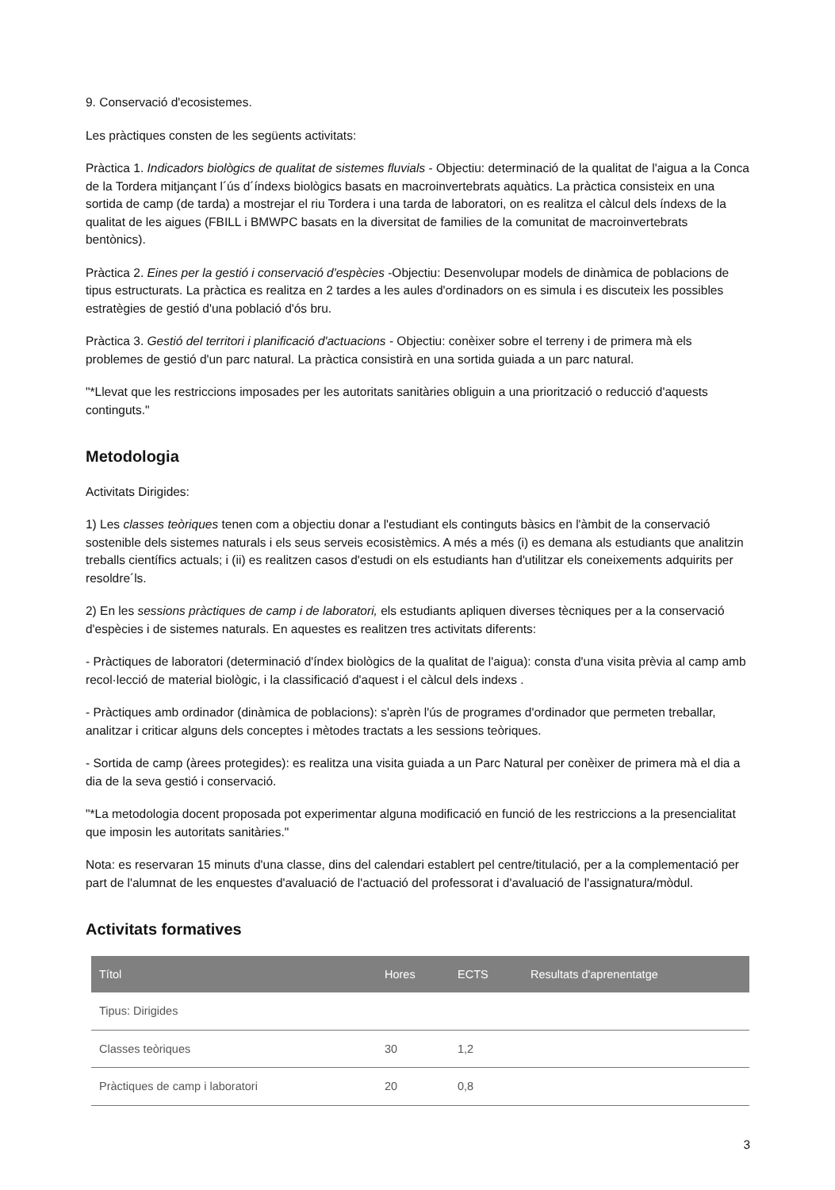9. Conservació d'ecosistemes.
Les pràctiques consten de les següents activitats:
Pràctica 1. Indicadors biològics de qualitat de sistemes fluvials - Objectiu: determinació de la qualitat de l'aigua a la Conca de la Tordera mitjançant l´ús d´índexs biològics basats en macroinvertebrats aquàtics. La pràctica consisteix en una sortida de camp (de tarda) a mostrejar el riu Tordera i una tarda de laboratori, on es realitza el càlcul dels índexs de la qualitat de les aigues (FBILL i BMWPC basats en la diversitat de families de la comunitat de macroinvertebrats bentònics).
Pràctica 2. Eines per la gestió i conservació d'espècies -Objectiu: Desenvolupar models de dinàmica de poblacions de tipus estructurats. La pràctica es realitza en 2 tardes a les aules d'ordinadors on es simula i es discuteix les possibles estratègies de gestió d'una població d'ós bru.
Pràctica 3. Gestió del territori i planificació d'actuacions - Objectiu: conèixer sobre el terreny i de primera mà els problemes de gestió d'un parc natural. La pràctica consistirà en una sortida guiada a un parc natural.
"*Llevat que les restriccions imposades per les autoritats sanitàries obliguin a una priorització o reducció d'aquests continguts."
Metodologia
Activitats Dirigides:
1) Les classes teòriques tenen com a objectiu donar a l'estudiant els continguts bàsics en l'àmbit de la conservació sostenible dels sistemes naturals i els seus serveis ecosistèmics. A més a més (i) es demana als estudiants que analitzin treballs científics actuals; i (ii) es realitzen casos d'estudi on els estudiants han d'utilitzar els coneixements adquirits per resoldre´ls.
2) En les sessions pràctiques de camp i de laboratori, els estudiants apliquen diverses tècniques per a la conservació d'espècies i de sistemes naturals. En aquestes es realitzen tres activitats diferents:
- Pràctiques de laboratori (determinació d'índex biològics de la qualitat de l'aigua): consta d'una visita prèvia al camp amb recol·lecció de material biològic, i la classificació d'aquest i el càlcul dels indexs .
- Pràctiques amb ordinador (dinàmica de poblacions): s'aprèn l'ús de programes d'ordinador que permeten treballar, analitzar i criticar alguns dels conceptes i mètodes tractats a les sessions teòriques.
- Sortida de camp (àrees protegides): es realitza una visita guiada a un Parc Natural per conèixer de primera mà el dia a dia de la seva gestió i conservació.
"*La metodologia docent proposada pot experimentar alguna modificació en funció de les restriccions a la presencialitat que imposin les autoritats sanitàries."
Nota: es reservaran 15 minuts d'una classe, dins del calendari establert pel centre/titulació, per a la complementació per part de l'alumnat de les enquestes d'avaluació de l'actuació del professorat i d'avaluació de l'assignatura/mòdul.
Activitats formatives
| Títol | Hores | ECTS | Resultats d'aprenentatge |
| --- | --- | --- | --- |
| Tipus: Dirigides | | | |
| Classes teòriques | 30 | 1,2 | |
| Pràctiques de camp i laboratori | 20 | 0,8 | |
3